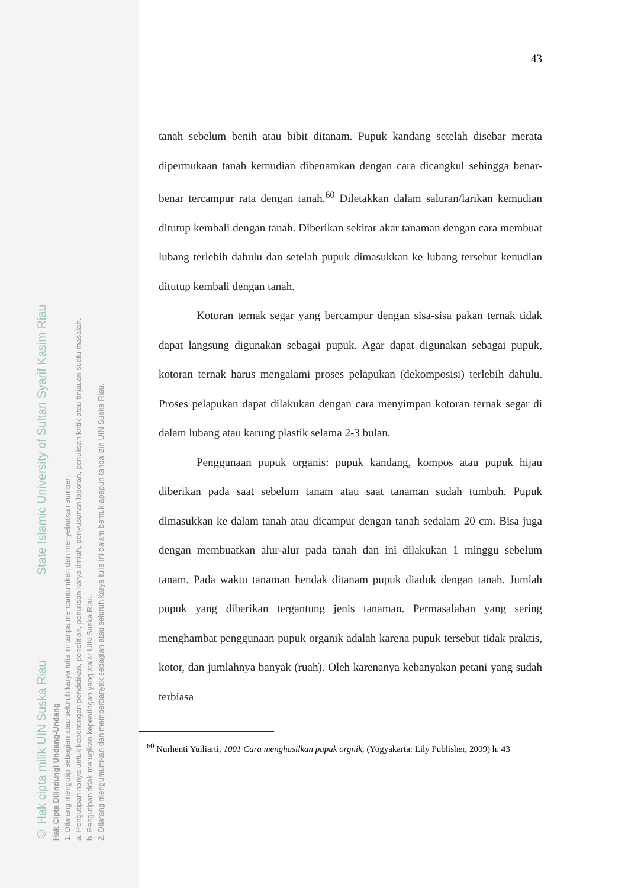© Hak cipta milik UIN Suska Riau State Islamic University of Sultan Syarif Kasim Riau
Hak Cipta Dilindungi Undang-Undang
1. Dilarang mengutip sebagian atau seluruh karya tulis ini tanpa mencantumkan dan menyebutkan sumber:
a. Pengutipan hanya untuk kepentingan pendidikan, penelitian, penulisan karya ilmiah, penyusunan laporan, penulisan kritik atau tinjauan suatu masalah.
b. Pengutipan tidak merugikan kepentingan yang wajar UIN Suska Riau.
2. Dilarang mengumumkan dan memperbanyak sebagian atau seluruh karya tulis ini dalam bentuk apapun tanpa izin UIN Suska Riau.
43
tanah sebelum benih atau bibit ditanam. Pupuk kandang setelah disebar merata dipermukaan tanah kemudian dibenamkan dengan cara dicangkul sehingga benar-benar tercampur rata dengan tanah.<sup>60</sup> Diletakkan dalam saluran/larikan kemudian ditutup kembali dengan tanah. Diberikan sekitar akar tanaman dengan cara membuat lubang terlebih dahulu dan setelah pupuk dimasukkan ke lubang tersebut kenudian ditutup kembali dengan tanah.
Kotoran ternak segar yang bercampur dengan sisa-sisa pakan ternak tidak dapat langsung digunakan sebagai pupuk. Agar dapat digunakan sebagai pupuk, kotoran ternak harus mengalami proses pelapukan (dekomposisi) terlebih dahulu. Proses pelapukan dapat dilakukan dengan cara menyimpan kotoran ternak segar di dalam lubang atau karung plastik selama 2-3 bulan.
Penggunaan pupuk organis: pupuk kandang, kompos atau pupuk hijau diberikan pada saat sebelum tanam atau saat tanaman sudah tumbuh. Pupuk dimasukkan ke dalam tanah atau dicampur dengan tanah sedalam 20 cm. Bisa juga dengan membuatkan alur-alur pada tanah dan ini dilakukan 1 minggu sebelum tanam. Pada waktu tanaman hendak ditanam pupuk diaduk dengan tanah. Jumlah pupuk yang diberikan tergantung jenis tanaman. Permasalahan yang sering menghambat penggunaan pupuk organik adalah karena pupuk tersebut tidak praktis, kotor, dan jumlahnya banyak (ruah). Oleh karenanya kebanyakan petani yang sudah terbiasa
<sup>60</sup> Nurhenti Yuiliarti, 1001 Cara menghasilkan pupuk orgnik, (Yogyakarta: Lily Publisher, 2009) h. 43